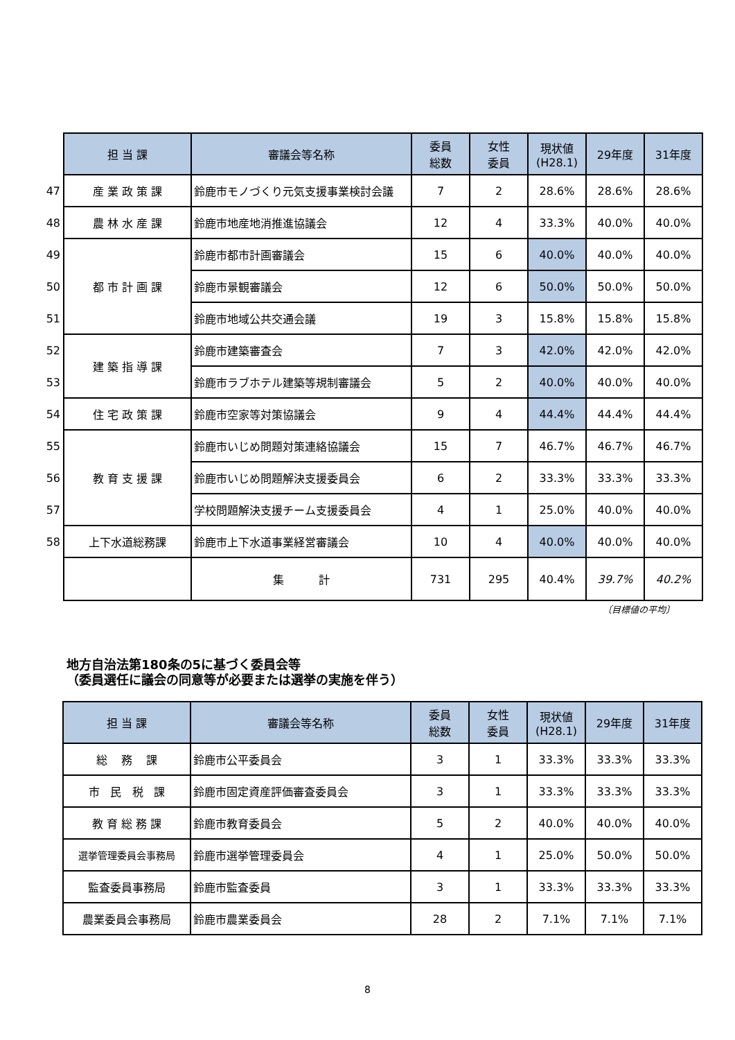| | 担 当 課 | 審議会等名称 | 委員 総数 | 女性 委員 | 現状値 (H28.1) | 29年度 | 31年度 |
| 47 | 産 業 政 策 課 | 鈴鹿市モノづくり元気支援事業検討会議 | 7 | 2 | 28.6% | 28.6% | 28.6% |
| 48 | 農 林 水 産 課 | 鈴鹿市地産地消推進協議会 | 12 | 4 | 33.3% | 40.0% | 40.0% |
| 49 | 都 市 計 画 課 | 鈴鹿市都市計画審議会 | 15 | 6 | 40.0% | 40.0% | 40.0% |
| 50 | | 鈴鹿市景観審議会 | 12 | 6 | 50.0% | 50.0% | 50.0% |
| 51 | | 鈴鹿市地域公共交通会議 | 19 | 3 | 15.8% | 15.8% | 15.8% |
| 52 | 建 築 指 導 課 | 鈴鹿市建築審査会 | 7 | 3 | 42.0% | 42.0% | 42.0% |
| 53 | | 鈴鹿市ラブホテル建築等規制審議会 | 5 | 2 | 40.0% | 40.0% | 40.0% |
| 54 | 住 宅 政 策 課 | 鈴鹿市空家等対策協議会 | 9 | 4 | 44.4% | 44.4% | 44.4% |
| 55 | 教 育 支 援 課 | 鈴鹿市いじめ問題対策連絡協議会 | 15 | 7 | 46.7% | 46.7% | 46.7% |
| 56 | | 鈴鹿市いじめ問題解決支援委員会 | 6 | 2 | 33.3% | 33.3% | 33.3% |
| 57 | | 学校問題解決支援チーム支援委員会 | 4 | 1 | 25.0% | 40.0% | 40.0% |
| 58 | 上下水道総務課 | 鈴鹿市上下水道事業経営審議会 | 10 | 4 | 40.0% | 40.0% | 40.0% |
| | | 集 計 | 731 | 295 | 40.4% | 39.7% | 40.2% |
〔目標値の平均〕
地方自治法第180条の5に基づく委員会等
（委員選任に議会の同意等が必要または選挙の実施を伴う）
| 担 当 課 | 審議会等名称 | 委員 総数 | 女性 委員 | 現状値 (H28.1) | 29年度 | 31年度 |
| --- | --- | --- | --- | --- | --- | --- |
| 総 務 課 | 鈴鹿市公平委員会 | 3 | 1 | 33.3% | 33.3% | 33.3% |
| 市 民 税 課 | 鈴鹿市固定資産評価審査委員会 | 3 | 1 | 33.3% | 33.3% | 33.3% |
| 教 育 総 務 課 | 鈴鹿市教育委員会 | 5 | 2 | 40.0% | 40.0% | 40.0% |
| 選挙管理委員会事務局 | 鈴鹿市選挙管理委員会 | 4 | 1 | 25.0% | 50.0% | 50.0% |
| 監査委員事務局 | 鈴鹿市監査委員 | 3 | 1 | 33.3% | 33.3% | 33.3% |
| 農業委員会事務局 | 鈴鹿市農業委員会 | 28 | 2 | 7.1% | 7.1% | 7.1% |
8